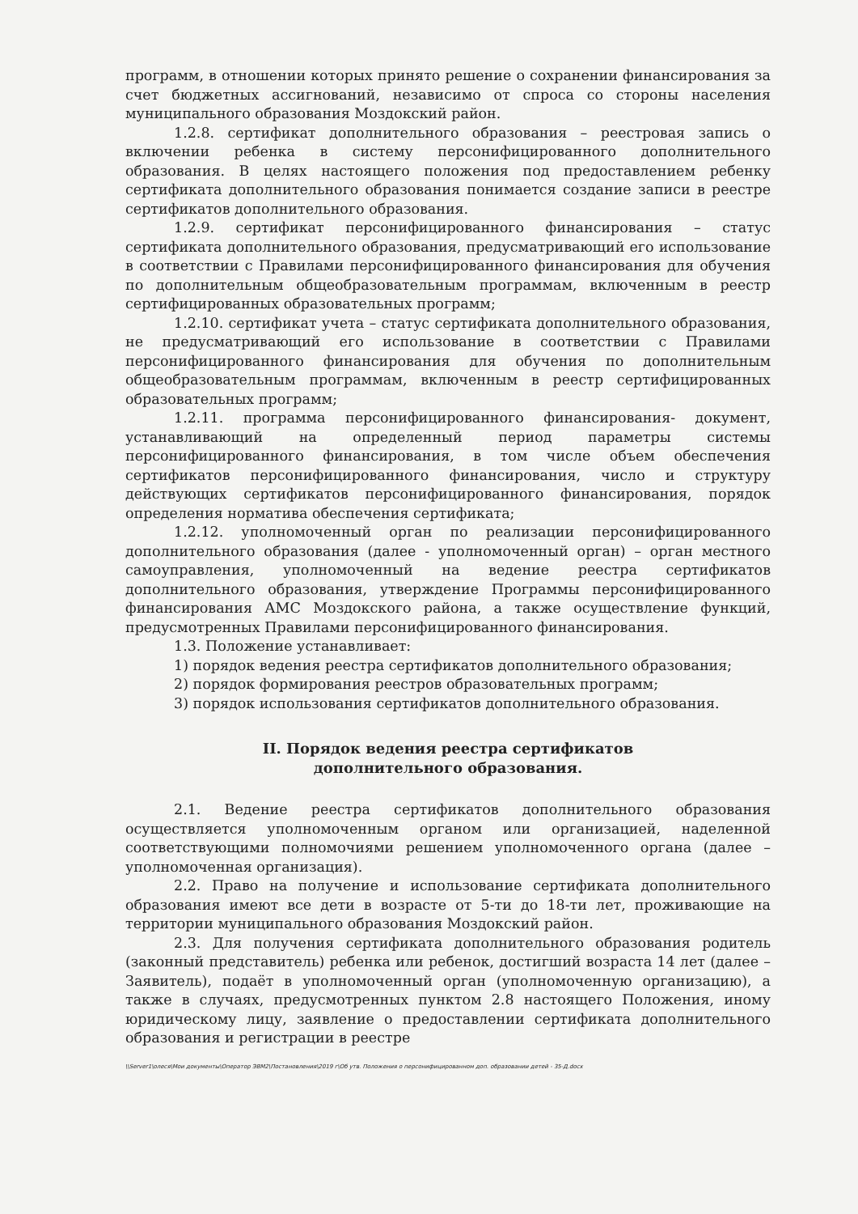программ, в отношении которых принято решение о сохранении финансирования за счет бюджетных ассигнований, независимо от спроса со стороны населения муниципального образования Моздокский район.
1.2.8. сертификат дополнительного образования – реестровая запись о включении ребенка в систему персонифицированного дополнительного образования. В целях настоящего положения под предоставлением ребенку сертификата дополнительного образования понимается создание записи в реестре сертификатов дополнительного образования.
1.2.9. сертификат персонифицированного финансирования – статус сертификата дополнительного образования, предусматривающий его использование в соответствии с Правилами персонифицированного финансирования для обучения по дополнительным общеобразовательным программам, включенным в реестр сертифицированных образовательных программ;
1.2.10. сертификат учета – статус сертификата дополнительного образования, не предусматривающий его использование в соответствии с Правилами персонифицированного финансирования для обучения по дополнительным общеобразовательным программам, включенным в реестр сертифицированных образовательных программ;
1.2.11. программа персонифицированного финансирования- документ, устанавливающий на определенный период параметры системы персонифицированного финансирования, в том числе объем обеспечения сертификатов персонифицированного финансирования, число и структуру действующих сертификатов персонифицированного финансирования, порядок определения норматива обеспечения сертификата;
1.2.12. уполномоченный орган по реализации персонифицированного дополнительного образования (далее - уполномоченный орган) – орган местного самоуправления, уполномоченный на ведение реестра сертификатов дополнительного образования, утверждение Программы персонифицированного финансирования АМС Моздокского района, а также осуществление функций, предусмотренных Правилами персонифицированного финансирования.
1.3. Положение устанавливает:
1) порядок ведения реестра сертификатов дополнительного образования;
2) порядок формирования реестров образовательных программ;
3) порядок использования сертификатов дополнительного образования.
II. Порядок ведения реестра сертификатов
дополнительного образования.
2.1. Ведение реестра сертификатов дополнительного образования осуществляется уполномоченным органом или организацией, наделенной соответствующими полномочиями решением уполномоченного органа (далее – уполномоченная организация).
2.2. Право на получение и использование сертификата дополнительного образования имеют все дети в возрасте от 5-ти до 18-ти лет, проживающие на территории муниципального образования Моздокский район.
2.3. Для получения сертификата дополнительного образования родитель (законный представитель) ребенка или ребенок, достигший возраста 14 лет (далее – Заявитель), подаёт в уполномоченный орган (уполномоченную организацию), а также в случаях, предусмотренных пунктом 2.8 настоящего Положения, иному юридическому лицу, заявление о предоставлении сертификата дополнительного образования и регистрации в реестре
\\Server1\олеся\Мои документы\Оператор ЭВМ2\Постановления\2019 г\Об утв. Положения о персонифицированном доп. образовании детей - 35-Д.docx